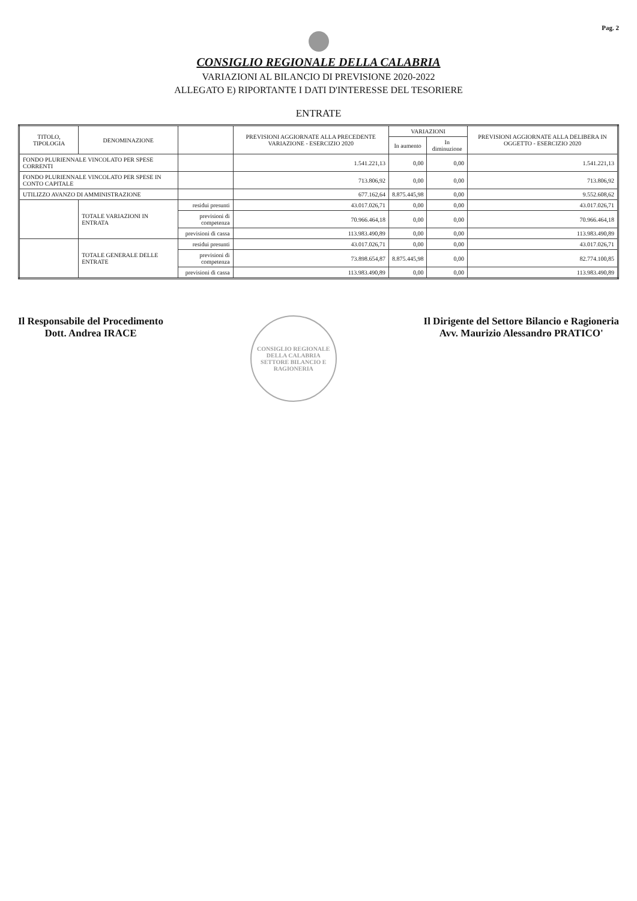Pag. 2
CONSIGLIO REGIONALE DELLA CALABRIA
VARIAZIONI AL BILANCIO DI PREVISIONE 2020-2022
ALLEGATO E) RIPORTANTE I DATI D'INTERESSE DEL TESORIERE
ENTRATE
| TITOLO, TIPOLOGIA | DENOMINAZIONE | | PREVISIONI AGGIORNATE ALLA PRECEDENTE VARIAZIONE - ESERCIZIO 2020 | VARIAZIONI | | PREVISIONI AGGIORNATE ALLA DELIBERA IN OGGETTO - ESERCIZIO 2020 |
| --- | --- | --- | --- | --- | --- | --- |
| | | | | In aumento | In diminuzione | |
| FONDO PLURIENNALE VINCOLATO PER SPESE CORRENTI | | | 1.541.221,13 | 0,00 | 0,00 | 1.541.221,13 |
| FONDO PLURIENNALE VINCOLATO PER SPESE IN CONTO CAPITALE | | | 713.806,92 | 0,00 | 0,00 | 713.806,92 |
| UTILIZZO AVANZO DI AMMINISTRAZIONE | | | 677.162,64 | 8.875.445,98 | 0,00 | 9.552.608,62 |
| | TOTALE VARIAZIONI IN ENTRATA | residui presunti | 43.017.026,71 | 0,00 | 0,00 | 43.017.026,71 |
| | | previsioni di competenza | 70.966.464,18 | 0,00 | 0,00 | 70.966.464,18 |
| | | previsioni di cassa | 113.983.490,89 | 0,00 | 0,00 | 113.983.490,89 |
| | TOTALE GENERALE DELLE ENTRATE | residui presunti | 43.017.026,71 | 0,00 | 0,00 | 43.017.026,71 |
| | | previsioni di competenza | 73.898.654,87 | 8.875.445,98 | 0,00 | 82.774.100,85 |
| | | previsioni di cassa | 113.983.490,89 | 0,00 | 0,00 | 113.983.490,89 |
Il Responsabile del Procedimento
Dott. Andrea IRACE
CONSIGLIO REGIONALE DELLA CALABRIA
SETTORE BILANCIO E RAGIONERIA
Il Dirigente del Settore Bilancio e Ragioneria
Avv. Maurizio Alessandro PRATICO'